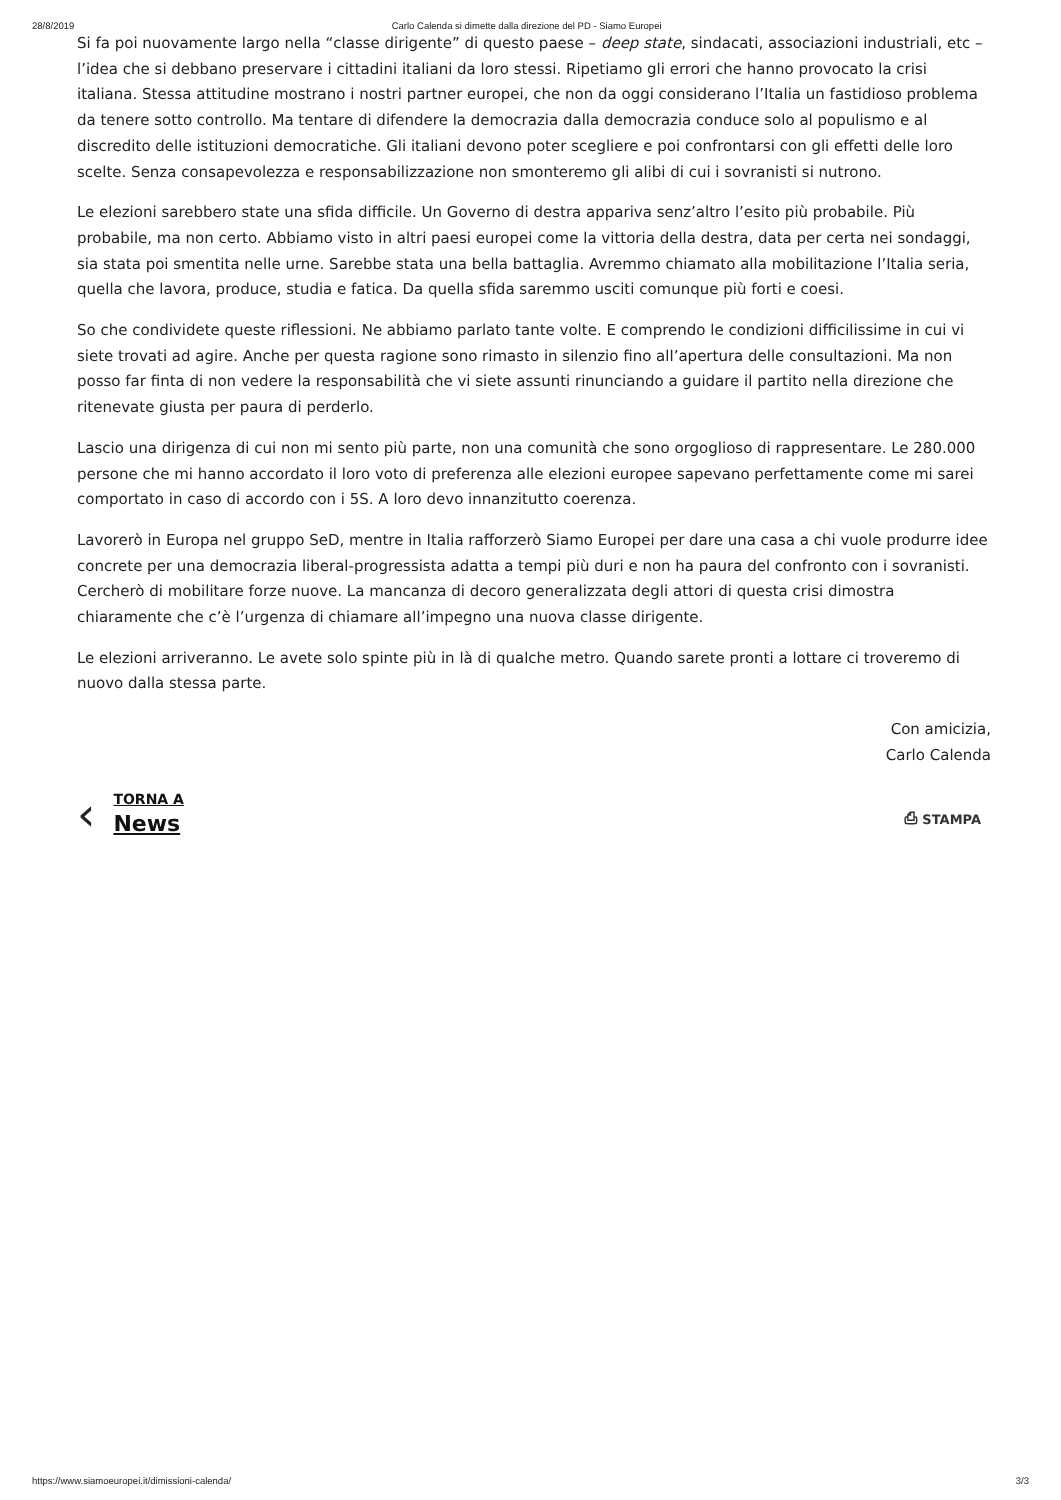28/8/2019 Carlo Calenda si dimette dalla direzione del PD - Siamo Europei
Si fa poi nuovamente largo nella “classe dirigente” di questo paese – deep state, sindacati, associazioni industriali, etc – l’idea che si debbano preservare i cittadini italiani da loro stessi. Ripetiamo gli errori che hanno provocato la crisi italiana. Stessa attitudine mostrano i nostri partner europei, che non da oggi considerano l’Italia un fastidioso problema da tenere sotto controllo. Ma tentare di difendere la democrazia dalla democrazia conduce solo al populismo e al discredito delle istituzioni democratiche. Gli italiani devono poter scegliere e poi confrontarsi con gli effetti delle loro scelte. Senza consapevolezza e responsabilizzazione non smonteremo gli alibi di cui i sovranisti si nutrono.
Le elezioni sarebbero state una sfida difficile. Un Governo di destra appariva senz’altro l’esito più probabile. Più probabile, ma non certo. Abbiamo visto in altri paesi europei come la vittoria della destra, data per certa nei sondaggi, sia stata poi smentita nelle urne. Sarebbe stata una bella battaglia. Avremmo chiamato alla mobilitazione l’Italia seria, quella che lavora, produce, studia e fatica. Da quella sfida saremmo usciti comunque più forti e coesi.
So che condividete queste riflessioni. Ne abbiamo parlato tante volte. E comprendo le condizioni difficilissime in cui vi siete trovati ad agire. Anche per questa ragione sono rimasto in silenzio fino all’apertura delle consultazioni. Ma non posso far finta di non vedere la responsabilità che vi siete assunti rinunciando a guidare il partito nella direzione che ritenevate giusta per paura di perderlo.
Lascio una dirigenza di cui non mi sento più parte, non una comunità che sono orgoglioso di rappresentare. Le 280.000 persone che mi hanno accordato il loro voto di preferenza alle elezioni europee sapevano perfettamente come mi sarei comportato in caso di accordo con i 5S. A loro devo innanzitutto coerenza.
Lavorerò in Europa nel gruppo SeD, mentre in Italia rafforzerò Siamo Europei per dare una casa a chi vuole produrre idee concrete per una democrazia liberal-progressista adatta a tempi più duri e non ha paura del confronto con i sovranisti. Cercherò di mobilitare forze nuove. La mancanza di decoro generalizzata degli attori di questa crisi dimostra chiaramente che c’è l’urgenza di chiamare all’impegno una nuova classe dirigente.
Le elezioni arriveranno. Le avete solo spinte più in là di qualche metro. Quando sarete pronti a lottare ci troveremo di nuovo dalla stessa parte.
Con amicizia,
Carlo Calenda
‹
TORNA A
News
⎙ STAMPA
https://www.siamoeuropei.it/dimissioni-calenda/ 3/3